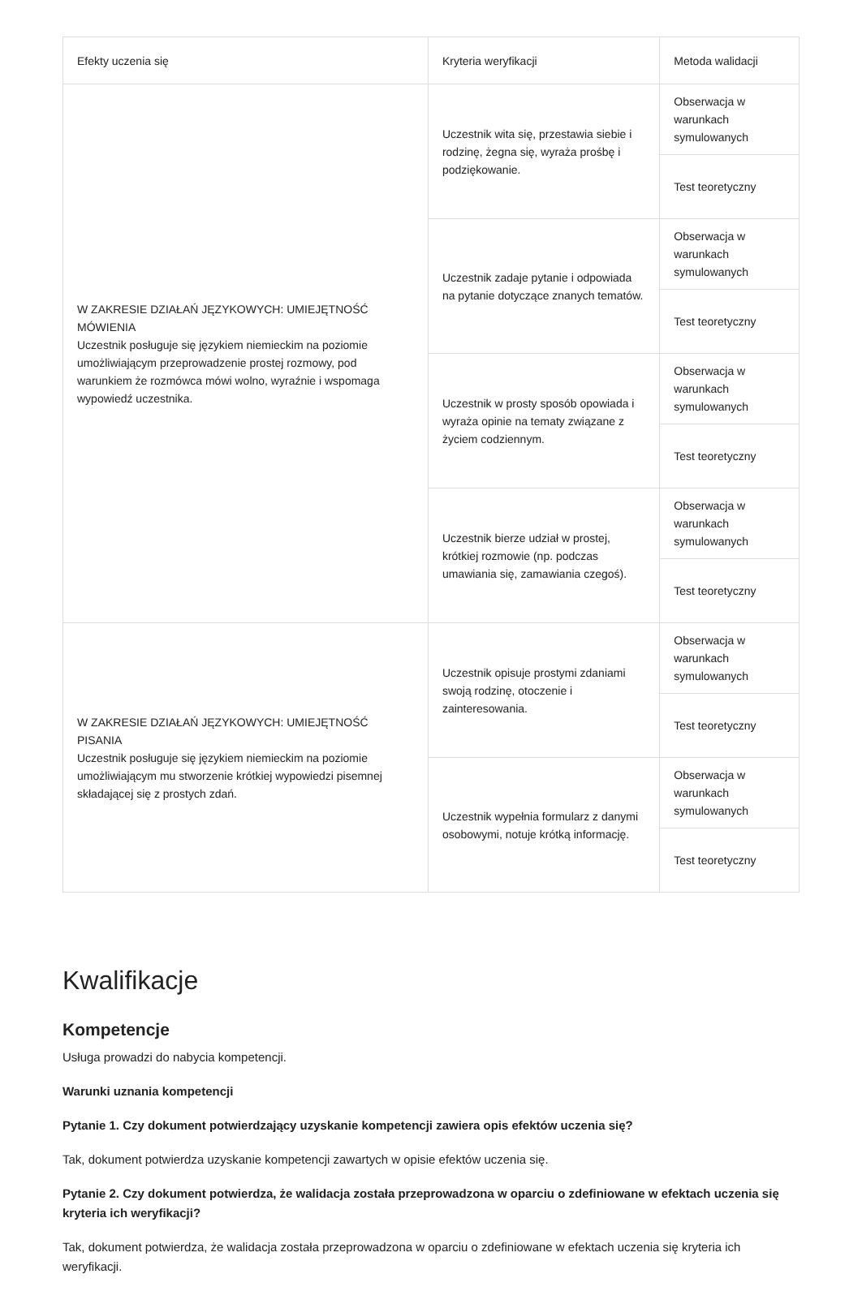| Efekty uczenia się | Kryteria weryfikacji | Metoda walidacji |
| --- | --- | --- |
| W ZAKRESIE DZIAŁAŃ JĘZYKOWYCH: UMIEJĘTNOŚĆ MÓWIENIA Uczestnik posługuje się językiem niemieckim na poziomie umożliwiającym przeprowadzenie prostej rozmowy, pod warunkiem że rozmówca mówi wolno, wyraźnie i wspomaga wypowiedź uczestnika. | Uczestnik wita się, przestawia siebie i rodzinę, żegna się, wyraża prośbę i podziękowanie. | Obserwacja w warunkach symulowanych |
| | | Test teoretyczny |
| | Uczestnik zadaje pytanie i odpowiada na pytanie dotyczące znanych tematów. | Obserwacja w warunkach symulowanych |
| | | Test teoretyczny |
| | Uczestnik w prosty sposób opowiada i wyraża opinie na tematy związane z życiem codziennym. | Obserwacja w warunkach symulowanych |
| | | Test teoretyczny |
| | Uczestnik bierze udział w prostej, krótkiej rozmowie (np. podczas umawiania się, zamawiania czegoś). | Obserwacja w warunkach symulowanych |
| | | Test teoretyczny |
| W ZAKRESIE DZIAŁAŃ JĘZYKOWYCH: UMIEJĘTNOŚĆ PISANIA Uczestnik posługuje się językiem niemieckim na poziomie umożliwiającym mu stworzenie krótkiej wypowiedzi pisemnej składającej się z prostych zdań. | Uczestnik opisuje prostymi zdaniami swoją rodzinę, otoczenie i zainteresowania. | Obserwacja w warunkach symulowanych |
| | | Test teoretyczny |
| | Uczestnik wypełnia formularz z danymi osobowymi, notuje krótką informację. | Obserwacja w warunkach symulowanych |
| | | Test teoretyczny |
Kwalifikacje
Kompetencje
Usługa prowadzi do nabycia kompetencji.
Warunki uznania kompetencji
Pytanie 1. Czy dokument potwierdzający uzyskanie kompetencji zawiera opis efektów uczenia się?
Tak, dokument potwierdza uzyskanie kompetencji zawartych w opisie efektów uczenia się.
Pytanie 2. Czy dokument potwierdza, że walidacja została przeprowadzona w oparciu o zdefiniowane w efektach uczenia się kryteria ich weryfikacji?
Tak, dokument potwierdza, że walidacja została przeprowadzona w oparciu o zdefiniowane w efektach uczenia się kryteria ich weryfikacji.